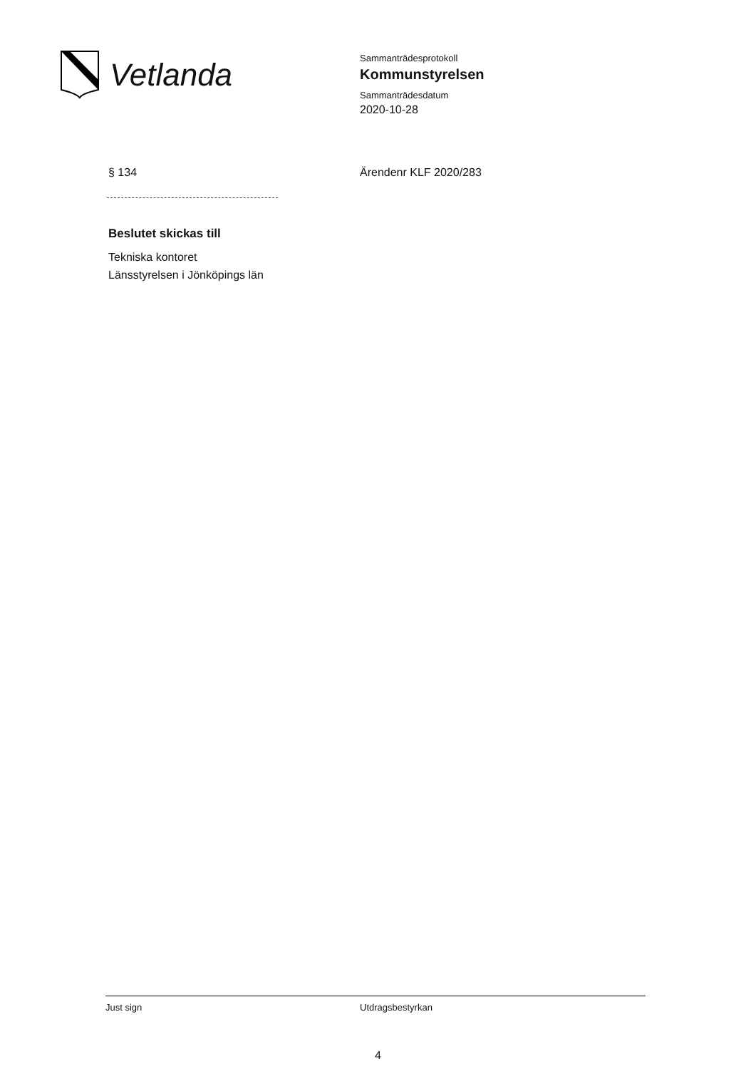Vetlanda
Sammanträdesprotokoll
Kommunstyrelsen
Sammanträdesdatum
2020-10-28
§ 134 Ärendenr KLF 2020/283
Beslutet skickas till
Tekniska kontoret
Länsstyrelsen i Jönköpings län
Just sign Utdragsbestyrkan
4